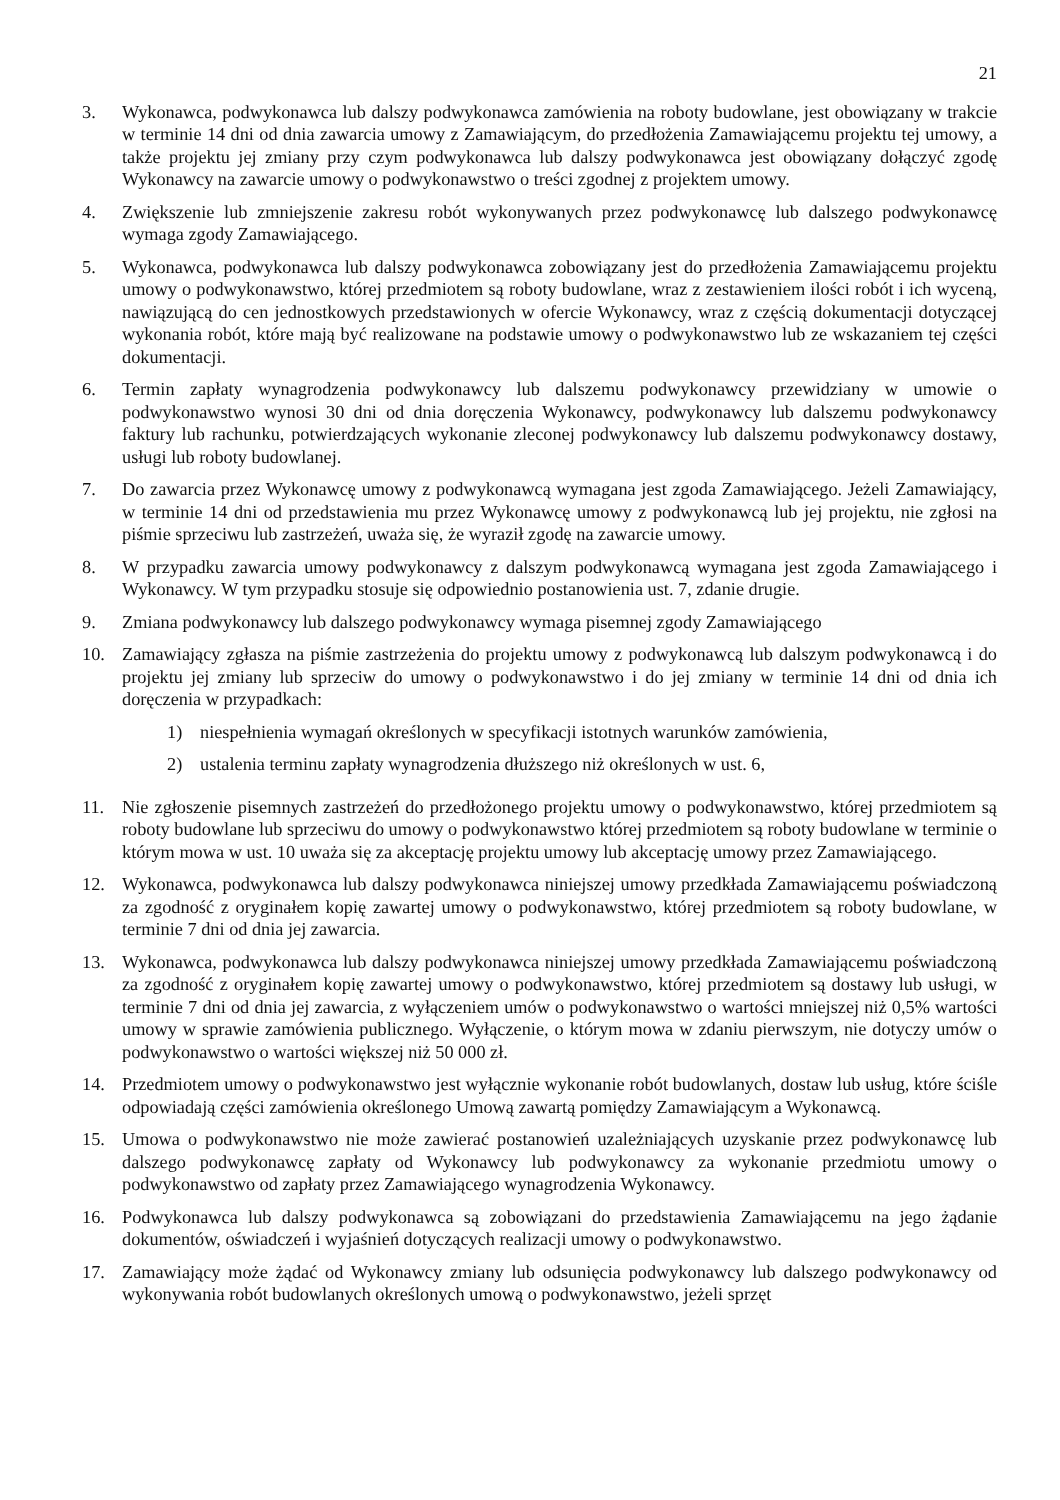21
3. Wykonawca, podwykonawca lub dalszy podwykonawca zamówienia na roboty budowlane, jest obowiązany w trakcie w terminie 14 dni od dnia zawarcia umowy z Zamawiającym, do przedłożenia Zamawiającemu projektu tej umowy, a także projektu jej zmiany przy czym podwykonawca lub dalszy podwykonawca jest obowiązany dołączyć zgodę Wykonawcy na zawarcie umowy o podwykonawstwo o treści zgodnej z projektem umowy.
4. Zwiększenie lub zmniejszenie zakresu robót wykonywanych przez podwykonawcę lub dalszego podwykonawcę wymaga zgody Zamawiającego.
5. Wykonawca, podwykonawca lub dalszy podwykonawca zobowiązany jest do przedłożenia Zamawiającemu projektu umowy o podwykonawstwo, której przedmiotem są roboty budowlane, wraz z zestawieniem ilości robót i ich wyceną, nawiązującą do cen jednostkowych przedstawionych w ofercie Wykonawcy, wraz z częścią dokumentacji dotyczącej wykonania robót, które mają być realizowane na podstawie umowy o podwykonawstwo lub ze wskazaniem tej części dokumentacji.
6. Termin zapłaty wynagrodzenia podwykonawcy lub dalszemu podwykonawcy przewidziany w umowie o podwykonawstwo wynosi 30 dni od dnia doręczenia Wykonawcy, podwykonawcy lub dalszemu podwykonawcy faktury lub rachunku, potwierdzających wykonanie zleconej podwykonawcy lub dalszemu podwykonawcy dostawy, usługi lub roboty budowlanej.
7. Do zawarcia przez Wykonawcę umowy z podwykonawcą wymagana jest zgoda Zamawiającego. Jeżeli Zamawiający, w terminie 14 dni od przedstawienia mu przez Wykonawcę umowy z podwykonawcą lub jej projektu, nie zgłosi na piśmie sprzeciwu lub zastrzeżeń, uważa się, że wyraził zgodę na zawarcie umowy.
8. W przypadku zawarcia umowy podwykonawcy z dalszym podwykonawcą wymagana jest zgoda Zamawiającego i Wykonawcy. W tym przypadku stosuje się odpowiednio postanowienia ust. 7, zdanie drugie.
9. Zmiana podwykonawcy lub dalszego podwykonawcy wymaga pisemnej zgody Zamawiającego
10. Zamawiający zgłasza na piśmie zastrzeżenia do projektu umowy z podwykonawcą lub dalszym podwykonawcą i do projektu jej zmiany lub sprzeciw do umowy o podwykonawstwo i do jej zmiany w terminie 14 dni od dnia ich doręczenia w przypadkach:
1) niespełnienia wymagań określonych w specyfikacji istotnych warunków zamówienia,
2) ustalenia terminu zapłaty wynagrodzenia dłuższego niż określonych w ust. 6,
11. Nie zgłoszenie pisemnych zastrzeżeń do przedłożonego projektu umowy o podwykonawstwo, której przedmiotem są roboty budowlane lub sprzeciwu do umowy o podwykonawstwo której przedmiotem są roboty budowlane w terminie o którym mowa w ust. 10 uważa się za akceptację projektu umowy lub akceptację umowy przez Zamawiającego.
12. Wykonawca, podwykonawca lub dalszy podwykonawca niniejszej umowy przedkłada Zamawiającemu poświadczoną za zgodność z oryginałem kopię zawartej umowy o podwykonawstwo, której przedmiotem są roboty budowlane, w terminie 7 dni od dnia jej zawarcia.
13. Wykonawca, podwykonawca lub dalszy podwykonawca niniejszej umowy przedkłada Zamawiającemu poświadczoną za zgodność z oryginałem kopię zawartej umowy o podwykonawstwo, której przedmiotem są dostawy lub usługi, w terminie 7 dni od dnia jej zawarcia, z wyłączeniem umów o podwykonawstwo o wartości mniejszej niż 0,5% wartości umowy w sprawie zamówienia publicznego. Wyłączenie, o którym mowa w zdaniu pierwszym, nie dotyczy umów o podwykonawstwo o wartości większej niż 50 000 zł.
14. Przedmiotem umowy o podwykonawstwo jest wyłącznie wykonanie robót budowlanych, dostaw lub usług, które ściśle odpowiadają części zamówienia określonego Umową zawartą pomiędzy Zamawiającym a Wykonawcą.
15. Umowa o podwykonawstwo nie może zawierać postanowień uzależniających uzyskanie przez podwykonawcę lub dalszego podwykonawcę zapłaty od Wykonawcy lub podwykonawcy za wykonanie przedmiotu umowy o podwykonawstwo od zapłaty przez Zamawiającego wynagrodzenia Wykonawcy.
16. Podwykonawca lub dalszy podwykonawca są zobowiązani do przedstawienia Zamawiającemu na jego żądanie dokumentów, oświadczeń i wyjaśnień dotyczących realizacji umowy o podwykonawstwo.
17. Zamawiający może żądać od Wykonawcy zmiany lub odsunięcia podwykonawcy lub dalszego podwykonawcy od wykonywania robót budowlanych określonych umową o podwykonawstwo, jeżeli sprzęt